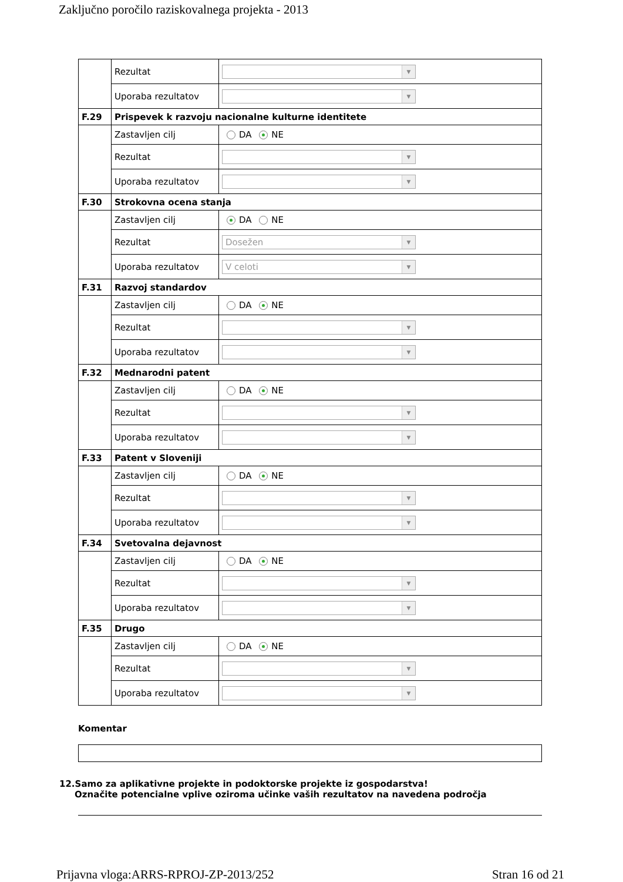Zaključno poročilo raziskovalnega projekta - 2013
| | Rezultat | ▼ |
| | Uporaba rezultatov | ▼ |
| F.29 | Prispevek k razvoju nacionalne kulturne identitete | |
| | Zastavljen cilj | DA NE |
| | Rezultat | ▼ |
| | Uporaba rezultatov | ▼ |
| F.30 | Strokovna ocena stanja | |
| | Zastavljen cilj | DA NE |
| | Rezultat | Dosežen ▼ |
| | Uporaba rezultatov | V celoti ▼ |
| F.31 | Razvoj standardov | |
| | Zastavljen cilj | DA NE |
| | Rezultat | ▼ |
| | Uporaba rezultatov | ▼ |
| F.32 | Mednarodni patent | |
| | Zastavljen cilj | DA NE |
| | Rezultat | ▼ |
| | Uporaba rezultatov | ▼ |
| F.33 | Patent v Sloveniji | |
| | Zastavljen cilj | DA NE |
| | Rezultat | ▼ |
| | Uporaba rezultatov | ▼ |
| F.34 | Svetovalna dejavnost | |
| | Zastavljen cilj | DA NE |
| | Rezultat | ▼ |
| | Uporaba rezultatov | ▼ |
| F.35 | Drugo | |
| | Zastavljen cilj | DA NE |
| | Rezultat | ▼ |
| | Uporaba rezultatov | ▼ |
Komentar
12.Samo za aplikativne projekte in podoktorske projekte iz gospodarstva!
Označite potencialne vplive oziroma učinke vaših rezultatov na navedena področja
Prijavna vloga:ARRS-RPROJ-ZP-2013/252 Stran 16 od 21